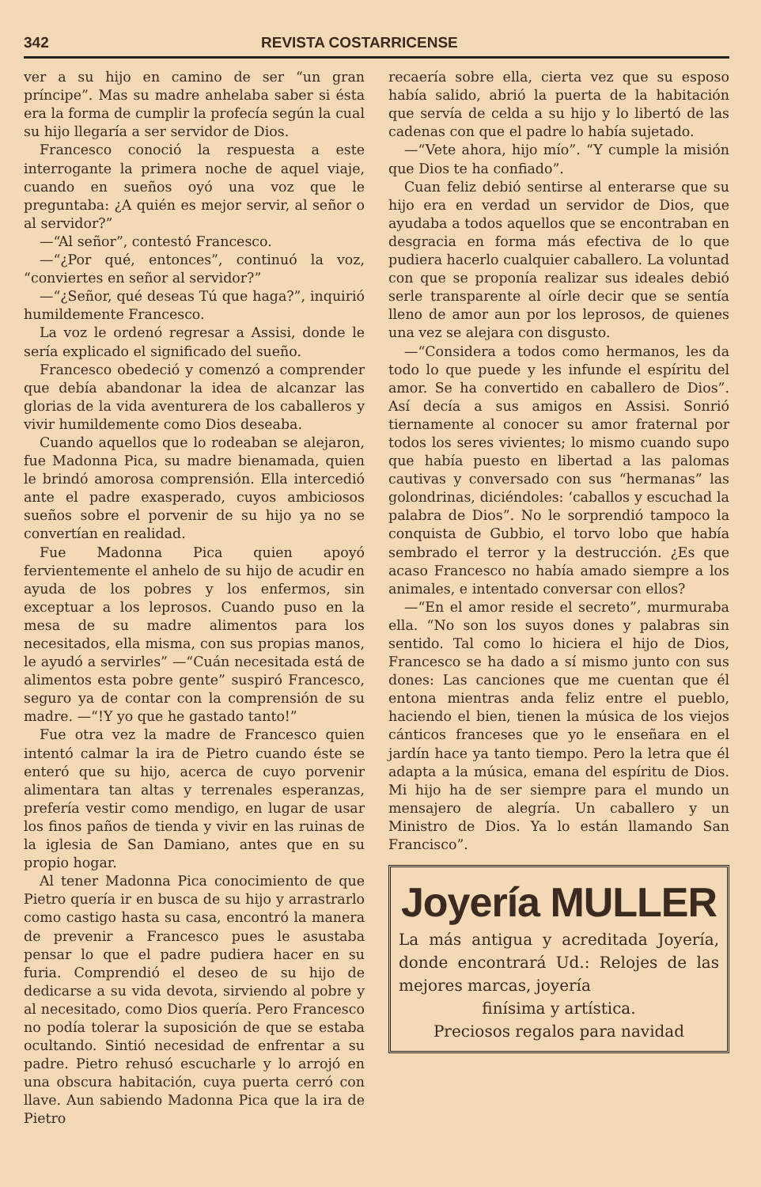342 REVISTA COSTARRICENSE
ver a su hijo en camino de ser “un gran príncipe”. Mas su madre anhelaba saber si ésta era la forma de cumplir la profecía según la cual su hijo llegaría a ser servidor de Dios.
Francesco conoció la respuesta a este interrogante la primera noche de aquel viaje, cuando en sueños oyó una voz que le preguntaba: ¿A quién es mejor servir, al señor o al servidor?”
—“Al señor”, contestó Francesco.
—“¿Por qué, entonces”, continuó la voz, “conviertes en señor al servidor?”
—“¿Señor, qué deseas Tú que haga?”, inquirió humildemente Francesco.
La voz le ordenó regresar a Assisi, donde le sería explicado el significado del sueño.
Francesco obedeció y comenzó a comprender que debía abandonar la idea de alcanzar las glorias de la vida aventurera de los caballeros y vivir humildemente como Dios deseaba.
Cuando aquellos que lo rodeaban se alejaron, fue Madonna Pica, su madre bienamada, quien le brindó amorosa comprensión. Ella intercedió ante el padre exasperado, cuyos ambiciosos sueños sobre el porvenir de su hijo ya no se convertían en realidad.
Fue Madonna Pica quien apoyó fervientemente el anhelo de su hijo de acudir en ayuda de los pobres y los enfermos, sin exceptuar a los leprosos. Cuando puso en la mesa de su madre alimentos para los necesitados, ella misma, con sus propias manos, le ayudó a servirles” —“Cuán necesitada está de alimentos esta pobre gente” suspiró Francesco, seguro ya de contar con la comprensión de su madre. —“!Y yo que he gastado tanto!”
Fue otra vez la madre de Francesco quien intentó calmar la ira de Pietro cuando éste se enteró que su hijo, acerca de cuyo porvenir alimentara tan altas y terrenales esperanzas, prefería vestir como mendigo, en lugar de usar los finos paños de tienda y vivir en las ruinas de la iglesia de San Damiano, antes que en su propio hogar.
Al tener Madonna Pica conocimiento de que Pietro quería ir en busca de su hijo y arrastrarlo como castigo hasta su casa, encontró la manera de prevenir a Francesco pues le asustaba pensar lo que el padre pudiera hacer en su furia. Comprendió el deseo de su hijo de dedicarse a su vida devota, sirviendo al pobre y al necesitado, como Dios quería. Pero Francesco no podía tolerar la suposición de que se estaba ocultando. Sintió necesidad de enfrentar a su padre. Pietro rehusó escucharle y lo arrojó en una obscura habitación, cuya puerta cerró con llave. Aun sabiendo Madonna Pica que la ira de Pietro
recaería sobre ella, cierta vez que su esposo había salido, abrió la puerta de la habitación que servía de celda a su hijo y lo libertó de las cadenas con que el padre lo había sujetado.
—“Vete ahora, hijo mío”. “Y cumple la misión que Dios te ha confiado”.
Cuan feliz debió sentirse al enterarse que su hijo era en verdad un servidor de Dios, que ayudaba a todos aquellos que se encontraban en desgracia en forma más efectiva de lo que pudiera hacerlo cualquier caballero. La voluntad con que se proponía realizar sus ideales debió serle transparente al oírle decir que se sentía lleno de amor aun por los leprosos, de quienes una vez se alejara con disgusto.
—“Considera a todos como hermanos, les da todo lo que puede y les infunde el espíritu del amor. Se ha convertido en caballero de Dios”. Así decía a sus amigos en Assisi. Sonrió tiernamente al conocer su amor fraternal por todos los seres vivientes; lo mismo cuando supo que había puesto en libertad a las palomas cautivas y conversado con sus “hermanas” las golondrinas, diciéndoles: ‘caballos y escuchad la palabra de Dios”. No le sorprendió tampoco la conquista de Gubbio, el torvo lobo que había sembrado el terror y la destrucción. ¿Es que acaso Francesco no había amado siempre a los animales, e intentado conversar con ellos?
—“En el amor reside el secreto”, murmuraba ella. “No son los suyos dones y palabras sin sentido. Tal como lo hiciera el hijo de Dios, Francesco se ha dado a sí mismo junto con sus dones: Las canciones que me cuentan que él entona mientras anda feliz entre el pueblo, haciendo el bien, tienen la música de los viejos cánticos franceses que yo le enseñara en el jardín hace ya tanto tiempo. Pero la letra que él adapta a la música, emana del espíritu de Dios. Mi hijo ha de ser siempre para el mundo un mensajero de alegría. Un caballero y un Ministro de Dios. Ya lo están llamando San Francisco”.
Joyería MULLER
La más antigua y acreditada Joyería, donde encontrará Ud.: Relojes de las mejores marcas, joyería
finísima y artística.
Preciosos regalos para navidad